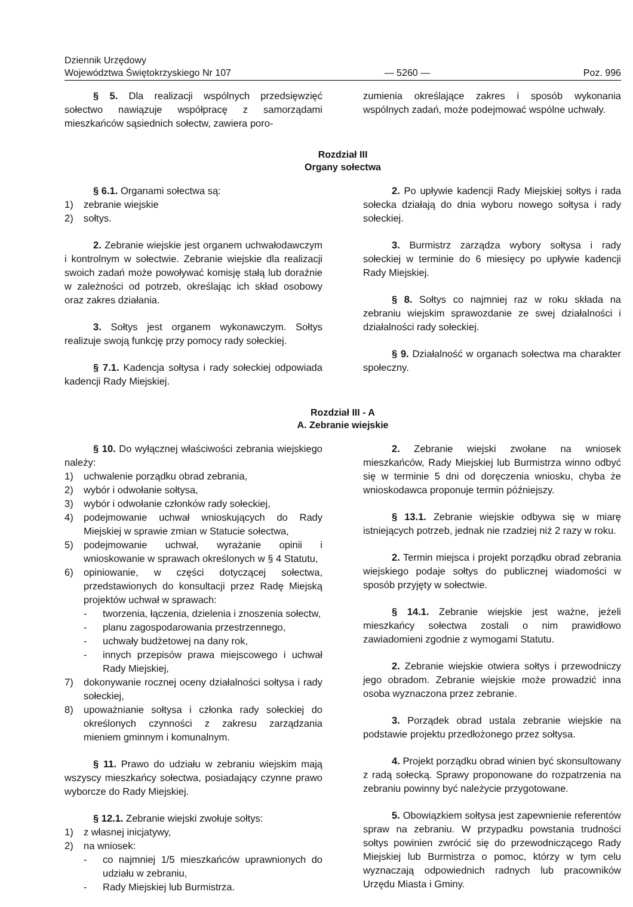Dziennik Urzędowy
Województwa Świętokrzyskiego Nr 107
— 5260 —
Poz. 996
§ 5. Dla realizacji wspólnych przedsięwzięć sołectwo nawiązuje współpracę z samorządami mieszkańców sąsiednich sołectw, zawiera poro-
zumienia określające zakres i sposób wykonania wspólnych zadań, może podejmować wspólne uchwały.
Rozdział III
Organy sołectwa
§ 6.1. Organami sołectwa są:
1) zebranie wiejskie
2) sołtys.
2. Zebranie wiejskie jest organem uchwałodawczym i kontrolnym w sołectwie. Zebranie wiejskie dla realizacji swoich zadań może powoływać komisję stałą lub doraźnie w zależności od potrzeb, określając ich skład osobowy oraz zakres działania.
3. Sołtys jest organem wykonawczym. Sołtys realizuje swoją funkcję przy pomocy rady sołeckiej.
§ 7.1. Kadencja sołtysa i rady sołeckiej odpowiada kadencji Rady Miejskiej.
2. Po upływie kadencji Rady Miejskiej sołtys i rada sołecka działają do dnia wyboru nowego sołtysa i rady sołeckiej.
3. Burmistrz zarządza wybory sołtysa i rady sołeckiej w terminie do 6 miesięcy po upływie kadencji Rady Miejskiej.
§ 8. Sołtys co najmniej raz w roku składa na zebraniu wiejskim sprawozdanie ze swej działalności i działalności rady sołeckiej.
§ 9. Działalność w organach sołectwa ma charakter społeczny.
Rozdział III - A
A. Zebranie wiejskie
§ 10. Do wyłącznej właściwości zebrania wiejskiego należy:
1) uchwalenie porządku obrad zebrania,
2) wybór i odwołanie sołtysa,
3) wybór i odwołanie członków rady sołeckiej,
4) podejmowanie uchwał wnioskujących do Rady Miejskiej w sprawie zmian w Statucie sołectwa,
5) podejmowanie uchwał, wyrażanie opinii i wnioskowanie w sprawach określonych w § 4 Statutu,
6) opiniowanie, w części dotyczącej sołectwa, przedstawionych do konsultacji przez Radę Miejską projektów uchwał w sprawach:
- tworzenia, łączenia, dzielenia i znoszenia sołectw,
- planu zagospodarowania przestrzennego,
- uchwały budżetowej na dany rok,
- innych przepisów prawa miejscowego i uchwał Rady Miejskiej,
7) dokonywanie rocznej oceny działalności sołtysa i rady sołeckiej,
8) upoważnianie sołtysa i członka rady sołeckiej do określonych czynności z zakresu zarządzania mieniem gminnym i komunalnym.
§ 11. Prawo do udziału w zebraniu wiejskim mają wszyscy mieszkańcy sołectwa, posiadający czynne prawo wyborcze do Rady Miejskiej.
§ 12.1. Zebranie wiejski zwołuje sołtys:
1) z własnej inicjatywy,
2) na wniosek:
- co najmniej 1/5 mieszkańców uprawnionych do udziału w zebraniu,
- Rady Miejskiej lub Burmistrza.
2. Zebranie wiejski zwołane na wniosek mieszkańców, Rady Miejskiej lub Burmistrza winno odbyć się w terminie 5 dni od doręczenia wniosku, chyba że wnioskodawca proponuje termin późniejszy.
§ 13.1. Zebranie wiejskie odbywa się w miarę istniejących potrzeb, jednak nie rzadziej niż 2 razy w roku.
2. Termin miejsca i projekt porządku obrad zebrania wiejskiego podaje sołtys do publicznej wiadomości w sposób przyjęty w sołectwie.
§ 14.1. Zebranie wiejskie jest ważne, jeżeli mieszkańcy sołectwa zostali o nim prawidłowo zawiadomieni zgodnie z wymogami Statutu.
2. Zebranie wiejskie otwiera sołtys i przewodniczy jego obradom. Zebranie wiejskie może prowadzić inna osoba wyznaczona przez zebranie.
3. Porządek obrad ustala zebranie wiejskie na podstawie projektu przedłożonego przez sołtysa.
4. Projekt porządku obrad winien być skonsultowany z radą sołecką. Sprawy proponowane do rozpatrzenia na zebraniu powinny być należycie przygotowane.
5. Obowiązkiem sołtysa jest zapewnienie referentów spraw na zebraniu. W przypadku powstania trudności sołtys powinien zwrócić się do przewodniczącego Rady Miejskiej lub Burmistrza o pomoc, którzy w tym celu wyznaczają odpowiednich radnych lub pracowników Urzędu Miasta i Gminy.